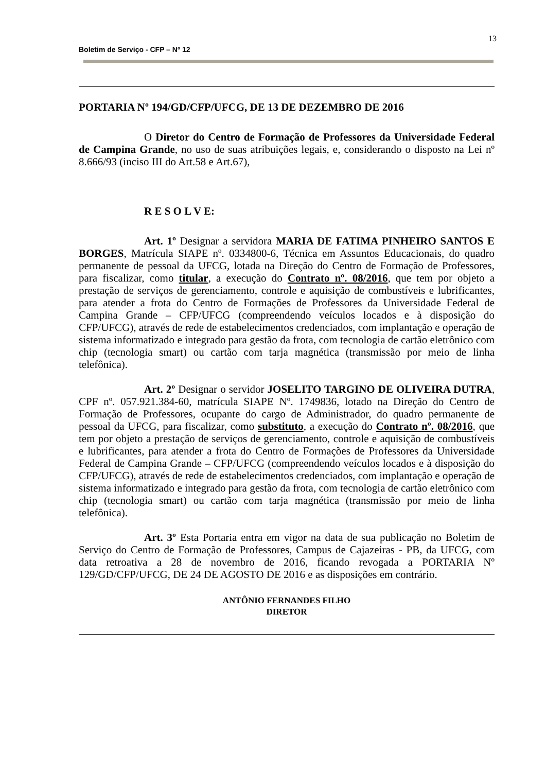13
Boletim de Serviço - CFP – Nº 12
PORTARIA Nº 194/GD/CFP/UFCG, DE 13 DE DEZEMBRO DE 2016
O Diretor do Centro de Formação de Professores da Universidade Federal de Campina Grande, no uso de suas atribuições legais, e, considerando o disposto na Lei nº 8.666/93 (inciso III do Art.58 e Art.67),
R E S O L V E:
Art. 1º Designar a servidora MARIA DE FATIMA PINHEIRO SANTOS E BORGES, Matrícula SIAPE nº. 0334800-6, Técnica em Assuntos Educacionais, do quadro permanente de pessoal da UFCG, lotada na Direção do Centro de Formação de Professores, para fiscalizar, como titular, a execução do Contrato nº. 08/2016, que tem por objeto a prestação de serviços de gerenciamento, controle e aquisição de combustíveis e lubrificantes, para atender a frota do Centro de Formações de Professores da Universidade Federal de Campina Grande – CFP/UFCG (compreendendo veículos locados e à disposição do CFP/UFCG), através de rede de estabelecimentos credenciados, com implantação e operação de sistema informatizado e integrado para gestão da frota, com tecnologia de cartão eletrônico com chip (tecnologia smart) ou cartão com tarja magnética (transmissão por meio de linha telefônica).
Art. 2º Designar o servidor JOSELITO TARGINO DE OLIVEIRA DUTRA, CPF nº. 057.921.384-60, matrícula SIAPE Nº. 1749836, lotado na Direção do Centro de Formação de Professores, ocupante do cargo de Administrador, do quadro permanente de pessoal da UFCG, para fiscalizar, como substituto, a execução do Contrato nº. 08/2016, que tem por objeto a prestação de serviços de gerenciamento, controle e aquisição de combustíveis e lubrificantes, para atender a frota do Centro de Formações de Professores da Universidade Federal de Campina Grande – CFP/UFCG (compreendendo veículos locados e à disposição do CFP/UFCG), através de rede de estabelecimentos credenciados, com implantação e operação de sistema informatizado e integrado para gestão da frota, com tecnologia de cartão eletrônico com chip (tecnologia smart) ou cartão com tarja magnética (transmissão por meio de linha telefônica).
Art. 3º Esta Portaria entra em vigor na data de sua publicação no Boletim de Serviço do Centro de Formação de Professores, Campus de Cajazeiras - PB, da UFCG, com data retroativa a 28 de novembro de 2016, ficando revogada a PORTARIA Nº 129/GD/CFP/UFCG, DE 24 DE AGOSTO DE 2016 e as disposições em contrário.
ANTÔNIO FERNANDES FILHO
DIRETOR